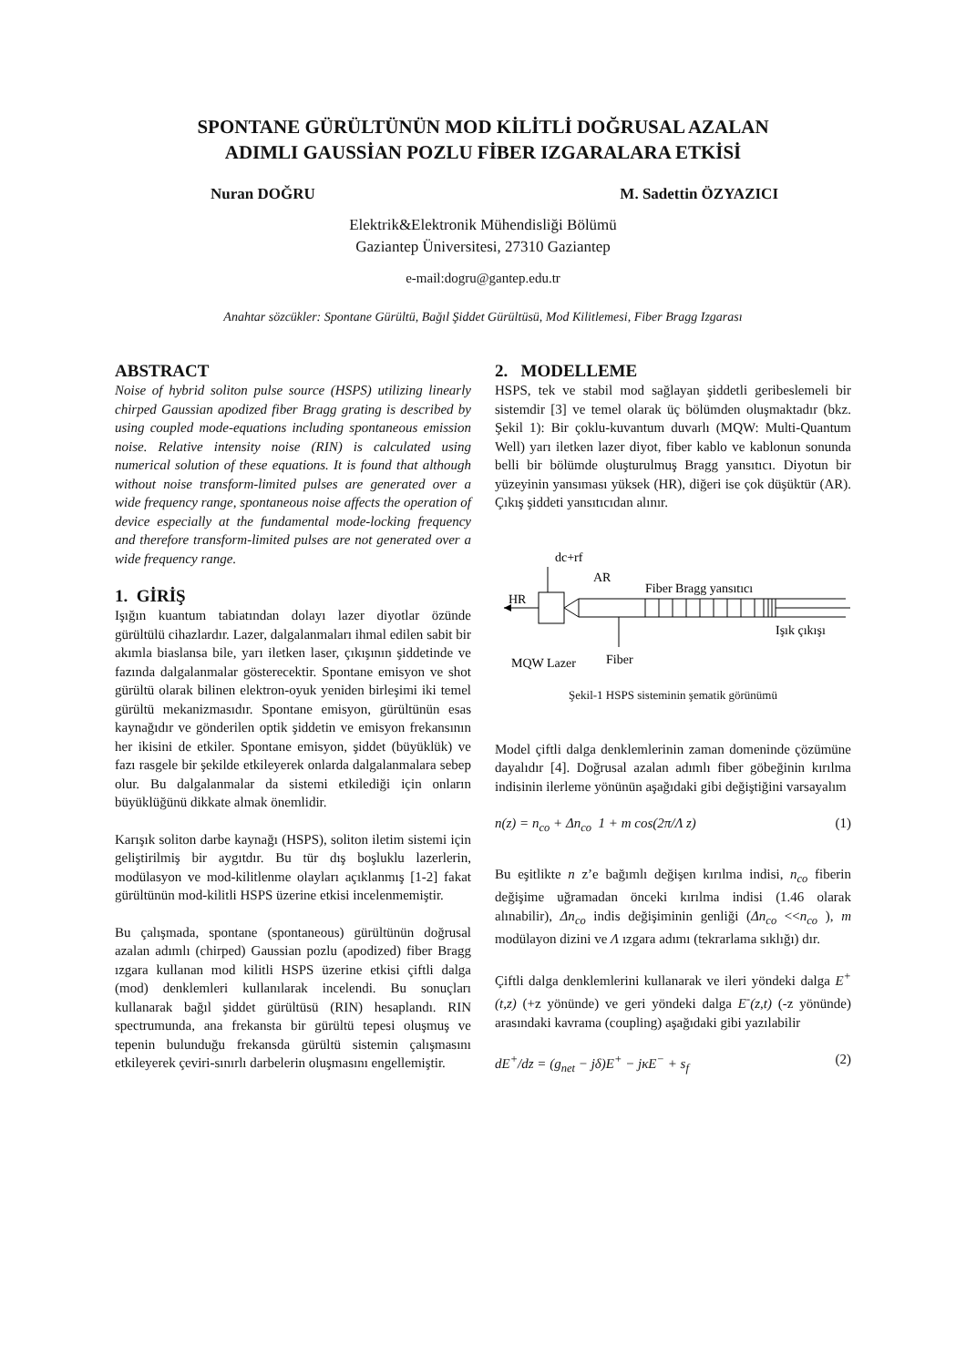SPONTANE GÜRÜLTÜNÜN MOD KİLİTLİ DOĞRUSAL AZALAN
ADIMLI GAUSSİAN POZLU FİBER IZGARALARA ETKİSİ
Nuran DOĞRU M. Sadettin ÖZYAZICI
Elektrik&Elektronik Mühendisliği Bölümü
Gaziantep Üniversitesi, 27310 Gaziantep
e-mail:dogru@gantep.edu.tr
Anahtar sözcükler: Spontane Gürültü, Bağıl Şiddet Gürültüsü, Mod Kilitlemesi, Fiber Bragg Izgarası
ABSTRACT
Noise of hybrid soliton pulse source (HSPS) utilizing linearly chirped Gaussian apodized fiber Bragg grating is described by using coupled mode-equations including spontaneous emission noise. Relative intensity noise (RIN) is calculated using numerical solution of these equations. It is found that although without noise transform-limited pulses are generated over a wide frequency range, spontaneous noise affects the operation of device especially at the fundamental mode-locking frequency and therefore transform-limited pulses are not generated over a wide frequency range.
1. GİRİŞ
Işığın kuantum tabiatından dolayı lazer diyotlar özünde gürültülü cihazlardır. Lazer, dalgalanmaları ihmal edilen sabit bir akımla biaslansa bile, yarı iletken laser, çıkışının şiddetinde ve fazında dalgalanmalar gösterecektir. Spontane emisyon ve shot gürültü olarak bilinen elektron-oyuk yeniden birleşimi iki temel gürültü mekanizmasıdır. Spontane emisyon, gürültünün esas kaynağıdır ve gönderilen optik şiddetin ve emisyon frekansının her ikisini de etkiler. Spontane emisyon, şiddet (büyüklük) ve fazı rasgele bir şekilde etkileyerek onlarda dalgalanmalara sebep olur. Bu dalgalanmalar da sistemi etkilediği için onların büyüklüğünü dikkate almak önemlidir.
Karışık soliton darbe kaynağı (HSPS), soliton iletim sistemi için geliştirilmiş bir aygıtdır. Bu tür dış boşluklu lazerlerin, modülasyon ve mod-kilitlenme olayları açıklanmış [1-2] fakat gürültünün mod-kilitli HSPS üzerine etkisi incelenmemiştir.
Bu çalışmada, spontane (spontaneous) gürültünün doğrusal azalan adımlı (chirped) Gaussian pozlu (apodized) fiber Bragg ızgara kullanan mod kilitli HSPS üzerine etkisi çiftli dalga (mod) denklemleri kullanılarak incelendi. Bu sonuçları kullanarak bağıl şiddet gürültüsü (RIN) hesaplandı. RIN spectrumunda, ana frekansta bir gürültü tepesi oluşmuş ve tepenin bulunduğu frekansda gürültü sistemin çalışmasını etkileyerek çeviri-sınırlı darbelerin oluşmasını engellemiştir.
2. MODELLEME
HSPS, tek ve stabil mod sağlayan şiddetli geribeslemeli bir sistemdir [3] ve temel olarak üç bölümden oluşmaktadır (bkz. Şekil 1): Bir çoklu-kuvantum duvarlı (MQW: Multi-Quantum Well) yarı iletken lazer diyot, fiber kablo ve kablonun sonunda belli bir bölümde oluşturulmuş Bragg yansıtıcı. Diyotun bir yüzeyinin yansıması yüksek (HR), diğeri ise çok düşüktür (AR). Çıkış şiddeti yansıtıcıdan alınır.
dc+rf
AR
HR
Fiber Bragg yansıtıcı
Işık çıkışı
Fiber
MQW Lazer
Şekil-1 HSPS sisteminin şematik görünümü
Model çiftli dalga denklemlerinin zaman domeninde çözümüne dayalıdır [4]. Doğrusal azalan adımlı fiber göbeğinin kırılma indisinin ilerleme yönünün aşağıdaki gibi değiştiğini varsayalım
n(z) = n<sub>co</sub> + Δn<sub>co</sub> 1 + m cos(2π/Λ z) (1)
Bu eşitlikte n z’e bağımlı değişen kırılma indisi, n<sub>co</sub> fiberin değişime uğramadan önceki kırılma indisi (1.46 olarak alınabilir), Δn<sub>co</sub> indis değişiminin genliği (Δn<sub>co</sub> <<n<sub>co</sub> ), m modülayon dizini ve Λ ızgara adımı (tekrarlama sıklığı) dır.
Çiftli dalga denklemlerini kullanarak ve ileri yöndeki dalga E<sup>+</sup>(t,z) (+z yönünde) ve geri yöndeki dalga E<sup>-</sup>(z,t) (-z yönünde) arasındaki kavrama (coupling) aşağıdaki gibi yazılabilir
dE<sup>+</sup>/dz = (g<sub>net</sub> − jδ)E<sup>+</sup> − jκE<sup>−</sup> + s<sub>f</sub> (2)